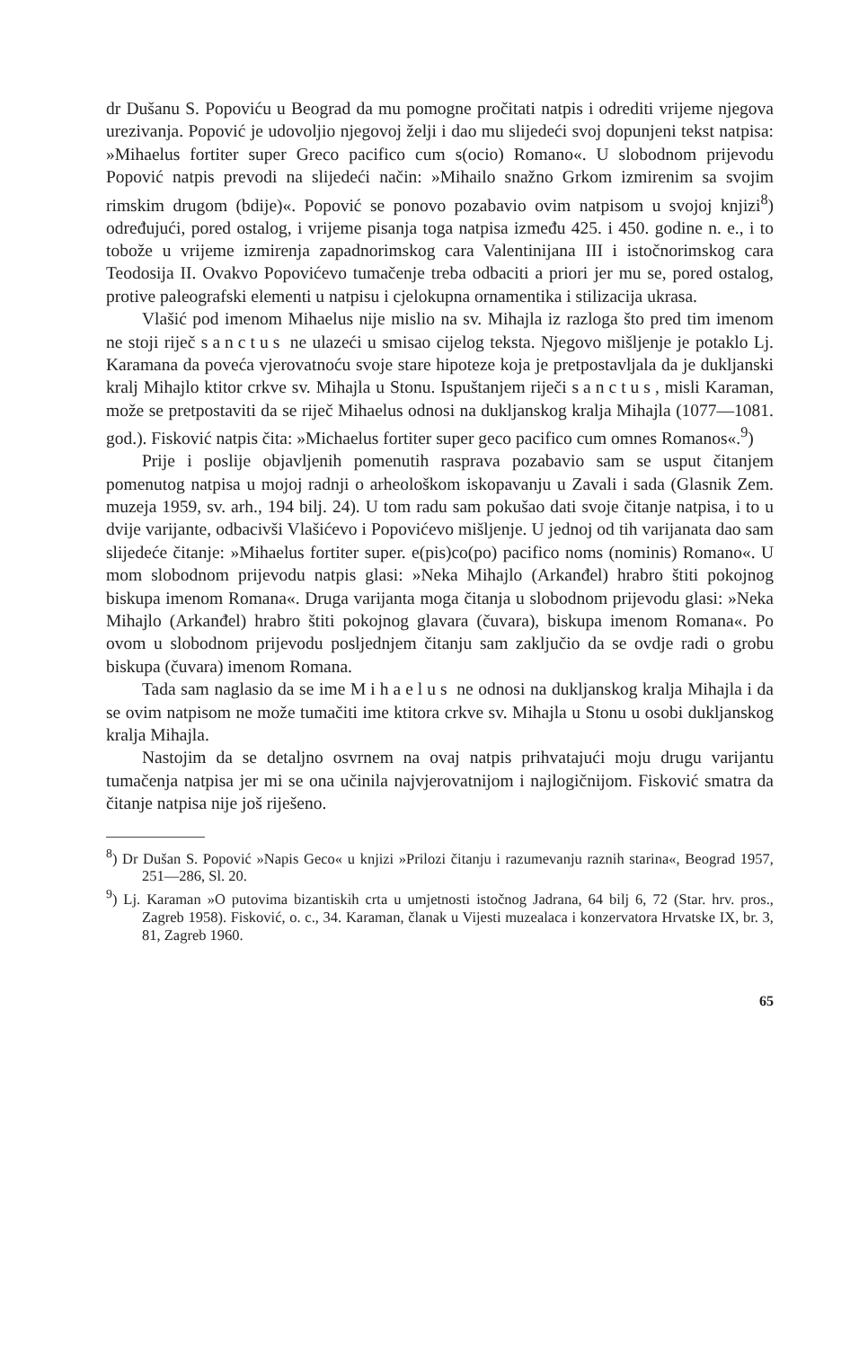dr Dušanu S. Popoviću u Beograd da mu pomogne pročitati natpis i odrediti vrijeme njegova urezivanja. Popović je udovoljio njegovoj želji i dao mu slijedeći svoj dopunjeni tekst natpisa: »Mihaelus fortiter super Greco pacifico cum s(ocio) Romano«. U slobodnom prijevodu Popović natpis prevodi na slijedeći način: »Mihailo snažno Grkom izmirenim sa svojim rimskim drugom (bdije)«. Popović se ponovo pozabavio ovim natpisom u svojoj knjizi<sup>8</sup>) određujući, pored ostalog, i vrijeme pisanja toga natpisa između 425. i 450. godine n. e., i to tobože u vrijeme izmirenja zapadnorimskog cara Valentinijana III i istočnorimskog cara Teodosija II. Ovakvo Popovićevo tumačenje treba odbaciti a priori jer mu se, pored ostalog, protive paleografski elementi u natpisu i cjelokupna ornamentika i stilizacija ukrasa.
Vlašić pod imenom Mihaelus nije mislio na sv. Mihajla iz razloga što pred tim imenom ne stoji riječ sanctus ne ulazeći u smisao cijelog teksta. Njegovo mišljenje je potaklo Lj. Karamana da poveća vjerovatnoću svoje stare hipoteze koja je pretpostavljala da je dukljanski kralj Mihajlo ktitor crkve sv. Mihajla u Stonu. Ispuštanjem riječi sanctus, misli Karaman, može se pretpostaviti da se riječ Mihaelus odnosi na dukljanskog kralja Mihajla (1077—1081. god.). Fisković natpis čita: »Michaelus fortiter super geco pacifico cum omnes Romanos«.<sup>9</sup>)
Prije i poslije objavljenih pomenutih rasprava pozabavio sam se usput čitanjem pomenutog natpisa u mojoj radnji o arheološkom iskopavanju u Zavali i sada (Glasnik Zem. muzeja 1959, sv. arh., 194 bilj. 24). U tom radu sam pokušao dati svoje čitanje natpisa, i to u dvije varijante, odbacivši Vlašićevo i Popovićevo mišljenje. U jednoj od tih varijanata dao sam slijedeće čitanje: »Mihaelus fortiter super. e(pis)co(po) pacifico noms (nominis) Romano«. U mom slobodnom prijevodu natpis glasi: »Neka Mihajlo (Arkanđel) hrabro štiti pokojnog biskupa imenom Romana«. Druga varijanta moga čitanja u slobodnom prijevodu glasi: »Neka Mihajlo (Arkanđel) hrabro štiti pokojnog glavara (čuvara), biskupa imenom Romana«. Po ovom u slobodnom prijevodu posljednjem čitanju sam zaključio da se ovdje radi o grobu biskupa (čuvara) imenom Romana.
Tada sam naglasio da se ime Mihaelus ne odnosi na dukljanskog kralja Mihajla i da se ovim natpisom ne može tumačiti ime ktitora crkve sv. Mihajla u Stonu u osobi dukljanskog kralja Mihajla.
Nastojim da se detaljno osvrnem na ovaj natpis prihvatajući moju drugu varijantu tumačenja natpisa jer mi se ona učinila najvjerovatnijom i najlogičnijom. Fisković smatra da čitanje natpisa nije još riješeno.
<sup>8</sup>) Dr Dušan S. Popović »Napis Geco« u knjizi »Prilozi čitanju i razumevanju raznih starina«, Beograd 1957, 251—286, Sl. 20.
<sup>9</sup>) Lj. Karaman »O putovima bizantiskih crta u umjetnosti istočnog Jadrana, 64 bilj 6, 72 (Star. hrv. pros., Zagreb 1958). Fisković, o. c., 34. Karaman, članak u Vijesti muzealaca i konzervatora Hrvatske IX, br. 3, 81, Zagreb 1960.
65